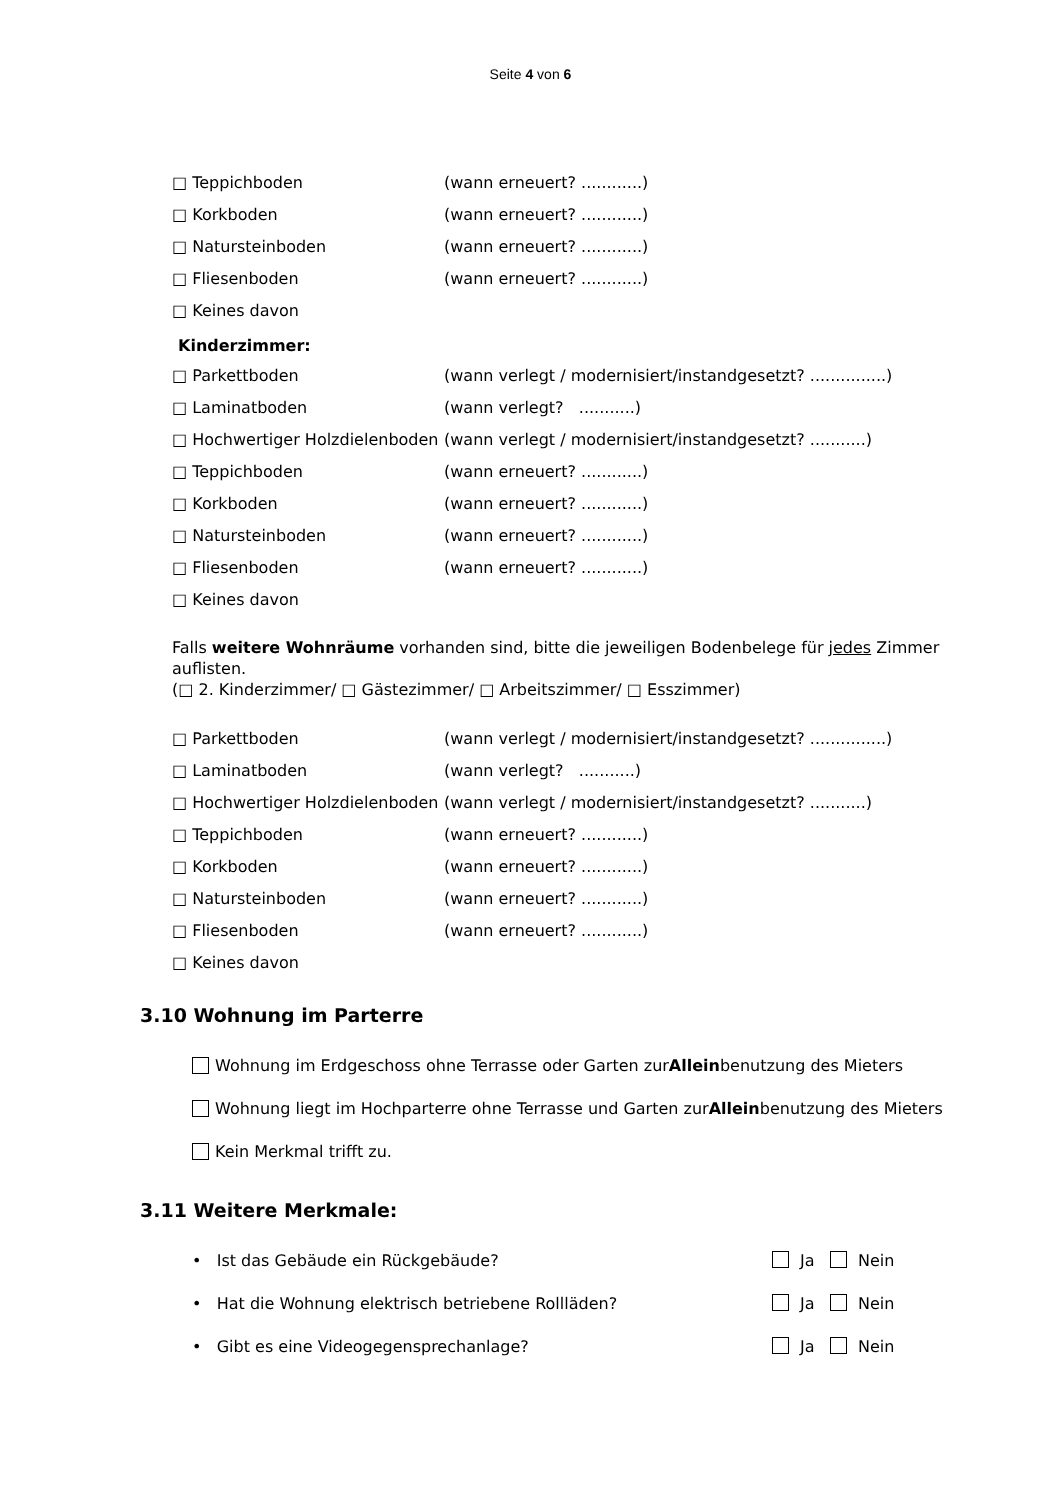Seite 4 von 6
□ Teppichboden (wann erneuert? ............)
□ Korkboden (wann erneuert? ............)
□ Natursteinboden (wann erneuert? ............)
□ Fliesenboden (wann erneuert? ............)
□ Keines davon
Kinderzimmer:
□ Parkettboden (wann verlegt / modernisiert/instandgesetzt? ...............)
□ Laminatboden (wann verlegt? ...........)
□ Hochwertiger Holzdielenboden (wann verlegt / modernisiert/instandgesetzt? ...........)
□ Teppichboden (wann erneuert? ............)
□ Korkboden (wann erneuert? ............)
□ Natursteinboden (wann erneuert? ............)
□ Fliesenboden (wann erneuert? ............)
□ Keines davon
Falls weitere Wohnräume vorhanden sind, bitte die jeweiligen Bodenbelege für jedes Zimmer auflisten.
(□ 2. Kinderzimmer/ □ Gästezimmer/ □ Arbeitszimmer/ □ Esszimmer)
□ Parkettboden (wann verlegt / modernisiert/instandgesetzt? ...............)
□ Laminatboden (wann verlegt? ...........)
□ Hochwertiger Holzdielenboden (wann verlegt / modernisiert/instandgesetzt? ...........)
□ Teppichboden (wann erneuert? ............)
□ Korkboden (wann erneuert? ............)
□ Natursteinboden (wann erneuert? ............)
□ Fliesenboden (wann erneuert? ............)
□ Keines davon
3.10 Wohnung im Parterre
Wohnung im Erdgeschoss ohne Terrasse oder Garten zur Allein benutzung des Mieters
Wohnung liegt im Hochparterre ohne Terrasse und Garten zur Allein benutzung des Mieters
Kein Merkmal trifft zu.
3.11 Weitere Merkmale:
• Ist das Gebäude ein Rückgebäude? Ja Nein
• Hat die Wohnung elektrisch betriebene Rollläden? Ja Nein
• Gibt es eine Videogegensprechanlage? Ja Nein